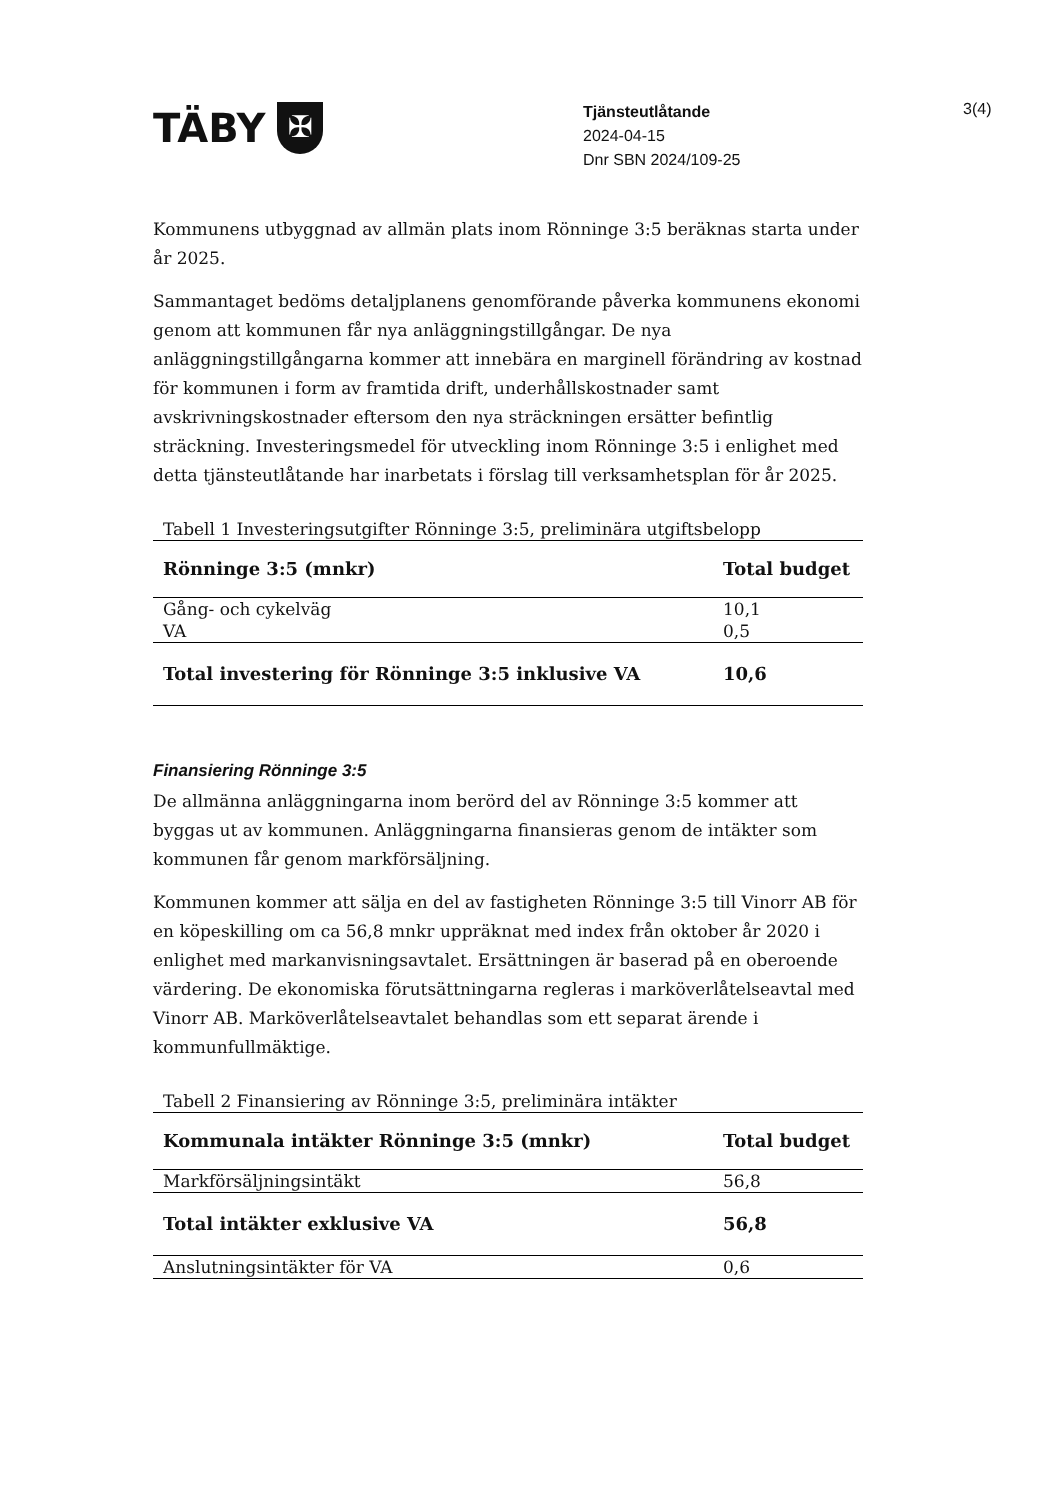TÄBY ✠
Tjänsteutlåtande
2024-04-15
Dnr SBN 2024/109-25
3(4)
Kommunens utbyggnad av allmän plats inom Rönninge 3:5 beräknas starta under år 2025.
Sammantaget bedöms detaljplanens genomförande påverka kommunens ekonomi genom att kommunen får nya anläggningstillgångar. De nya anläggningstillgångarna kommer att innebära en marginell förändring av kostnad för kommunen i form av framtida drift, underhållskostnader samt avskrivningskostnader eftersom den nya sträckningen ersätter befintlig sträckning. Investeringsmedel för utveckling inom Rönninge 3:5 i enlighet med detta tjänsteutlåtande har inarbetats i förslag till verksamhetsplan för år 2025.
Tabell 1 Investeringsutgifter Rönninge 3:5, preliminära utgiftsbelopp
| Rönninge 3:5 (mnkr) | Total budget |
| --- | --- |
| Gång- och cykelväg | 10,1 |
| VA | 0,5 |
| Total investering för Rönninge 3:5 inklusive VA | 10,6 |
Finansiering Rönninge 3:5
De allmänna anläggningarna inom berörd del av Rönninge 3:5 kommer att byggas ut av kommunen. Anläggningarna finansieras genom de intäkter som kommunen får genom markförsäljning.
Kommunen kommer att sälja en del av fastigheten Rönninge 3:5 till Vinorr AB för en köpeskilling om ca 56,8 mnkr uppräknat med index från oktober år 2020 i enlighet med markanvisningsavtalet. Ersättningen är baserad på en oberoende värdering. De ekonomiska förutsättningarna regleras i marköverlåtelseavtal med Vinorr AB. Marköverlåtelseavtalet behandlas som ett separat ärende i kommunfullmäktige.
Tabell 2 Finansiering av Rönninge 3:5, preliminära intäkter
| Kommunala intäkter Rönninge 3:5 (mnkr) | Total budget |
| --- | --- |
| Markförsäljningsintäkt | 56,8 |
| Total intäkter exklusive VA | 56,8 |
| Anslutningsintäkter för VA | 0,6 |